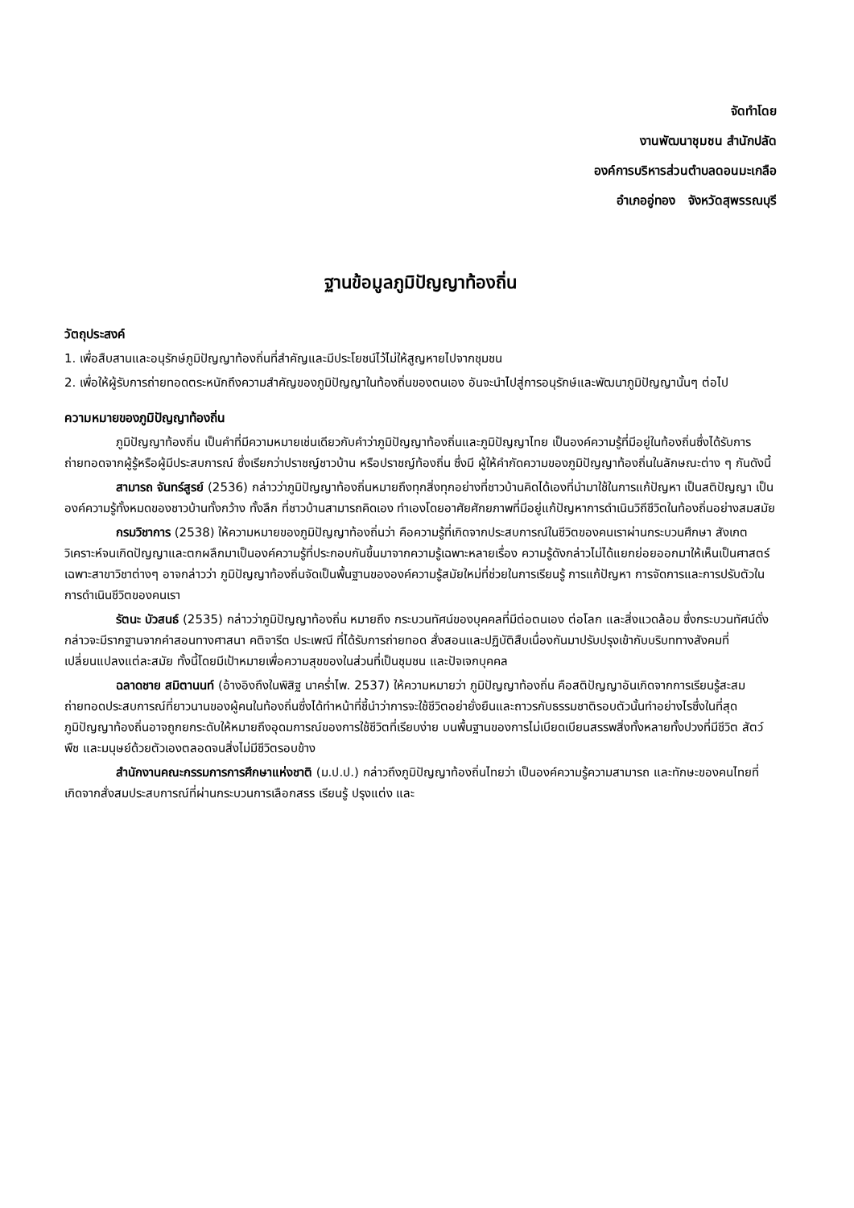จัดทำโดย
งานพัฒนาชุมชน สำนักปลัด
องค์การบริหารส่วนตำบลดอนมะเกลือ
อำเภออู่ทอง จังหวัดสุพรรณบุรี
ฐานข้อมูลภูมิปัญญาท้องถิ่น
วัตถุประสงค์
1. เพื่อสืบสานและอนุรักษ์ภูมิปัญญาท้องถิ่นที่สำคัญและมีประโยชน์ไว้ไม่ให้สูญหายไปจากชุมชน
2. เพื่อให้ผู้รับการถ่ายทอดตระหนักถึงความสำคัญของภูมิปัญญาในท้องถิ่นของตนเอง อันจะนำไปสู่การอนุรักษ์และพัฒนาภูมิปัญญานั้นๆ ต่อไป
ความหมายของภูมิปัญญาท้องถิ่น
ภูมิปัญญาท้องถิ่น เป็นคำที่มีความหมายเช่นเดียวกับคำว่าภูมิปัญญาท้องถิ่นและภูมิปัญญาไทย เป็นองค์ความรู้ที่มีอยู่ในท้องถิ่นซึ่งได้รับการถ่ายทอดจากผู้รู้หรือผู้มีประสบการณ์ ซึ่งเรียกว่าปราชญ์ชาวบ้าน หรือปราชญ์ท้องถิ่น ซึ่งมี ผู้ให้คำกัดความของภูมิปัญญาท้องถิ่นในลักษณะต่าง ๆ กันดังนี้
สามารถ จันทร์สูรย์ (2536) กล่าวว่าภูมิปัญญาท้องถิ่นหมายถึงทุกสิ่งทุกอย่างที่ชาวบ้านคิดได้เองที่นำมาใช้ในการแก้ปัญหา เป็นสติปัญญา เป็นองค์ความรู้ทั้งหมดของชาวบ้านทั้งกว้าง ทั้งลึก ที่ชาวบ้านสามารถคิดเอง ทำเองโดยอาศัยศักยภาพที่มีอยู่แก้ปัญหาการดำเนินวิถีชีวิตในท้องถิ่นอย่างสมสมัย
กรมวิชาการ (2538) ให้ความหมายของภูมิปัญญาท้องถิ่นว่า คือความรู้ที่เกิดจากประสบการณ์ในชีวิตของคนเราผ่านกระบวนศึกษา สังเกต วิเคราะห์จนเกิดปัญญาและตกผลึกมาเป็นองค์ความรู้ที่ประกอบกันขึ้นมาจากความรู้เฉพาะหลายเรื่อง ความรู้ดังกล่าวไม่ได้แยกย่อยออกมาให้เห็นเป็นศาสตร์เฉพาะสาขาวิชาต่างๆ อาจกล่าวว่า ภูมิปัญญาท้องถิ่นจัดเป็นพื้นฐานขององค์ความรู้สมัยใหม่ที่ช่วยในการเรียนรู้ การแก้ปัญหา การจัดการและการปรับตัวในการดำเนินชีวิตของคนเรา
รัตนะ บัวสนธ์ (2535) กล่าวว่าภูมิปัญญาท้องถิ่น หมายถึง กระบวนทัศน์ของบุคคลที่มีต่อตนเอง ต่อโลก และสิ่งแวดล้อม ซึ่งกระบวนทัศน์ดั่งกล่าวจะมีรากฐานจากคำสอนทางศาสนา คติจารีต ประเพณี ที่ได้รับการถ่ายทอด สั่งสอนและปฏิบัติสืบเนื่องกันมาปรับปรุงเข้ากับบริบททางสังคมที่เปลี่ยนแปลงแต่ละสมัย ทั้งนี้โดยมีเป้าหมายเพื่อความสุขของในส่วนที่เป็นชุมชน และปัจเจกบุคคล
ฉลาดชาย สมิตานนท์ (อ้างอิงถึงในพิสิฐ นาคร่ำไพ. 2537) ให้ความหมายว่า ภูมิปัญญาท้องถิ่น คือสติปัญญาอันเกิดจากการเรียนรู้สะสมถ่ายทอดประสบการณ์ที่ยาวนานของผู้คนในท้องถิ่นซึ่งได้ทำหน้าที่ชี้นำว่าการจะใช้ชีวิตอย่ายั่งยืนและถาวรกับธรรมชาติรอบตัวนั้นทำอย่างไรซึ่งในที่สุด ภูมิปัญญาท้องถิ่นอาจถูกยกระดับให้หมายถึงอุดมการณ์ของการใช้ชีวิตที่เรียบง่าย บนพื้นฐานของการไม่เบียดเบียนสรรพสิ่งทั้งหลายทั้งปวงที่มีชีวิต สัตว์ พืช และมนุษย์ด้วยตัวเองตลอดจนสิ่งไม่มีชีวิตรอบข้าง
สำนักงานคณะกรรมการการศึกษาแห่งชาติ (ม.ป.ป.) กล่าวถึงภูมิปัญญาท้องถิ่นไทยว่า เป็นองค์ความรู้ความสามารถ และทักษะของคนไทยที่เกิดจากสั่งสมประสบการณ์ที่ผ่านกระบวนการเลือกสรร เรียนรู้ ปรุงแต่ง และ